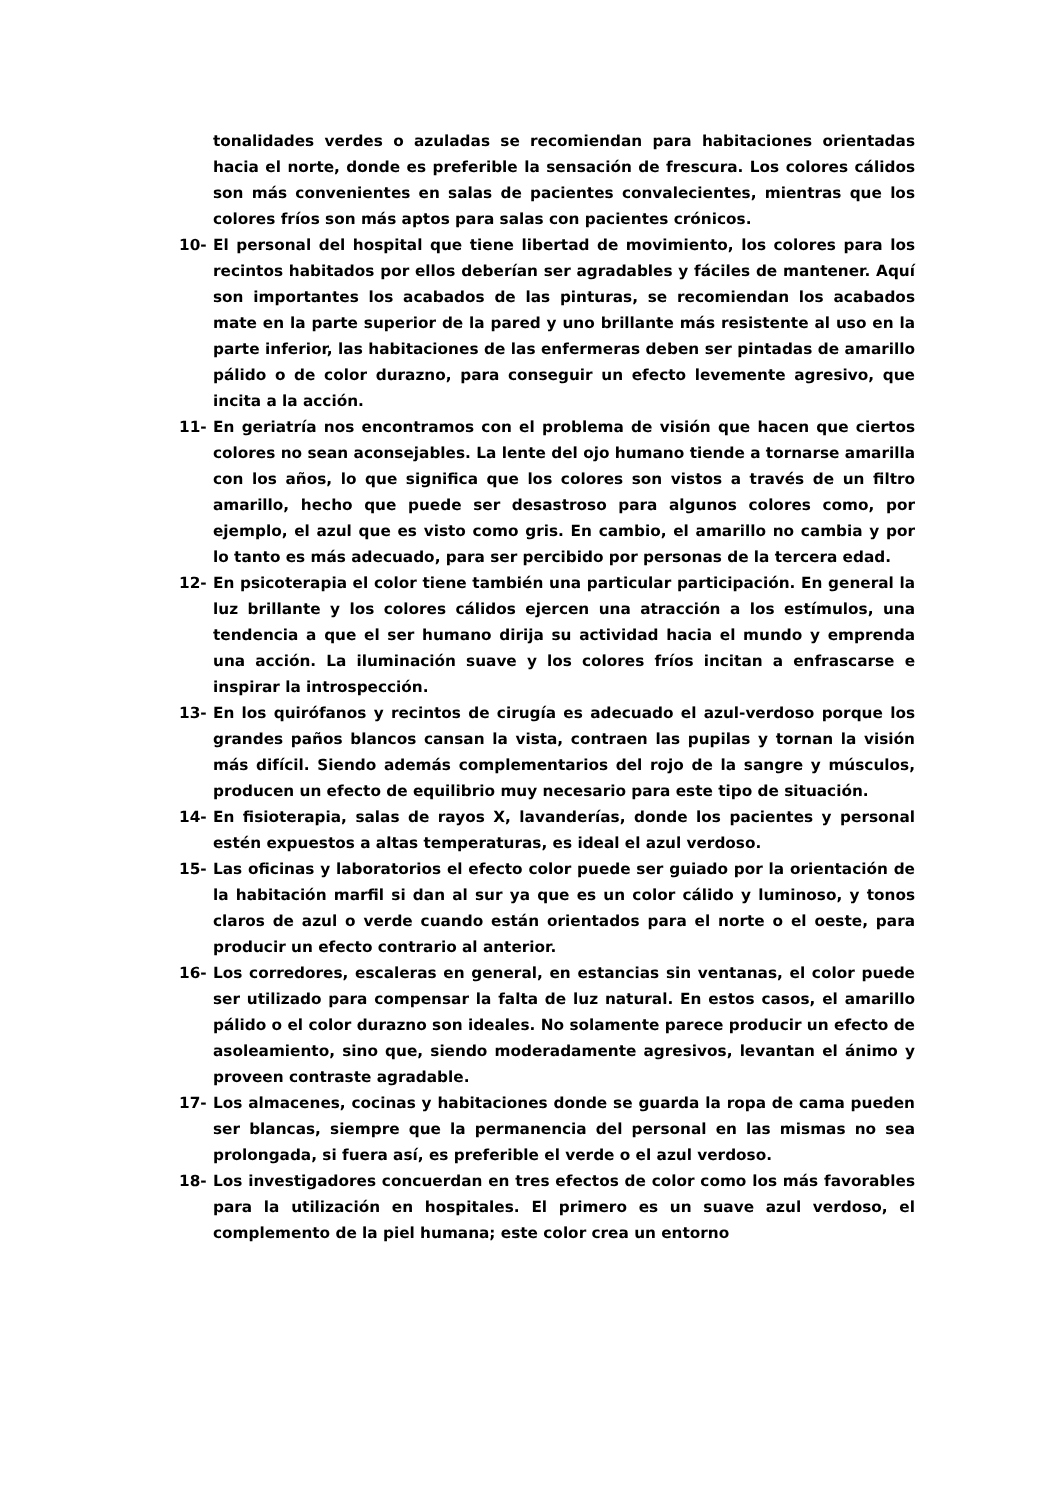tonalidades verdes o azuladas se recomiendan para habitaciones orientadas hacia el norte, donde es preferible la sensación de frescura. Los colores cálidos son más convenientes en salas de pacientes convalecientes, mientras que los colores fríos son más aptos para salas con pacientes crónicos.
10- El personal del hospital que tiene libertad de movimiento, los colores para los recintos habitados por ellos deberían ser agradables y fáciles de mantener. Aquí son importantes los acabados de las pinturas, se recomiendan los acabados mate en la parte superior de la pared y uno brillante más resistente al uso en la parte inferior, las habitaciones de las enfermeras deben ser pintadas de amarillo pálido o de color durazno, para conseguir un efecto levemente agresivo, que incita a la acción.
11- En geriatría nos encontramos con el problema de visión que hacen que ciertos colores no sean aconsejables. La lente del ojo humano tiende a tornarse amarilla con los años, lo que significa que los colores son vistos a través de un filtro amarillo, hecho que puede ser desastroso para algunos colores como, por ejemplo, el azul que es visto como gris. En cambio, el amarillo no cambia y por lo tanto es más adecuado, para ser percibido por personas de la tercera edad.
12- En psicoterapia el color tiene también una particular participación. En general la luz brillante y los colores cálidos ejercen una atracción a los estímulos, una tendencia a que el ser humano dirija su actividad hacia el mundo y emprenda una acción. La iluminación suave y los colores fríos incitan a enfrascarse e inspirar la introspección.
13- En los quirófanos y recintos de cirugía es adecuado el azul-verdoso porque los grandes paños blancos cansan la vista, contraen las pupilas y tornan la visión más difícil. Siendo además complementarios del rojo de la sangre y músculos, producen un efecto de equilibrio muy necesario para este tipo de situación.
14- En fisioterapia, salas de rayos X, lavanderías, donde los pacientes y personal estén expuestos a altas temperaturas, es ideal el azul verdoso.
15- Las oficinas y laboratorios el efecto color puede ser guiado por la orientación de la habitación marfil si dan al sur ya que es un color cálido y luminoso, y tonos claros de azul o verde cuando están orientados para el norte o el oeste, para producir un efecto contrario al anterior.
16- Los corredores, escaleras en general, en estancias sin ventanas, el color puede ser utilizado para compensar la falta de luz natural. En estos casos, el amarillo pálido o el color durazno son ideales. No solamente parece producir un efecto de asoleamiento, sino que, siendo moderadamente agresivos, levantan el ánimo y proveen contraste agradable.
17- Los almacenes, cocinas y habitaciones donde se guarda la ropa de cama pueden ser blancas, siempre que la permanencia del personal en las mismas no sea prolongada, si fuera así, es preferible el verde o el azul verdoso.
18- Los investigadores concuerdan en tres efectos de color como los más favorables para la utilización en hospitales. El primero es un suave azul verdoso, el complemento de la piel humana; este color crea un entorno